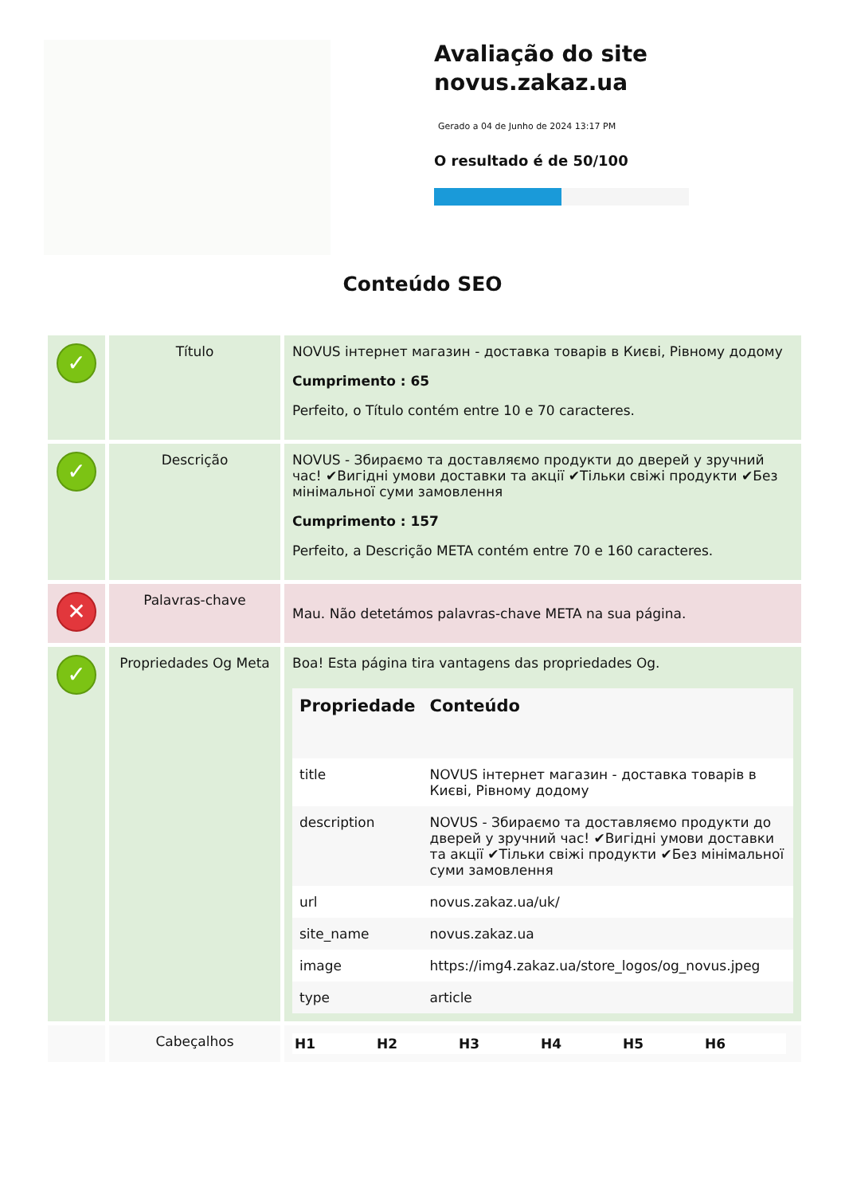Avaliação do site
novus.zakaz.ua
Gerado a 04 de Junho de 2024 13:17 PM
O resultado é de 50/100
Conteúdo SEO
| ✓ | Título | NOVUS інтернет магазин - доставка товарів в Києві, Рівному додому Cumprimento : 65 Perfeito, o Título contém entre 10 e 70 caracteres. |
| ✓ | Descrição | NOVUS - Збираємо та доставляємо продукти до дверей у зручний час! ✔Вигідні умови доставки та акції ✔Тільки свіжі продукти ✔Без мінімальної суми замовлення Cumprimento : 157 Perfeito, a Descrição META contém entre 70 e 160 caracteres. |
| ✕ | Palavras-chave | Mau. Não detetámos palavras-chave META na sua página. |
| ✓ | Propriedades Og Meta | Boa! Esta página tira vantagens das propriedades Og. / Propriedade / Conteúdo / / --- / --- / / title / NOVUS інтернет магазин - доставка товарів в Києві, Рівному додому / / description / NOVUS - Збираємо та доставляємо продукти до дверей у зручний час! ✔Вигідні умови доставки та акції ✔Тільки свіжі продукти ✔Без мінімальної суми замовлення / / url / novus.zakaz.ua/uk/ / / site_name / novus.zakaz.ua / / image / https://img4.zakaz.ua/store_logos/og_novus.jpeg / / type / article / |
| | Cabeçalhos | / H1 / H2 / H3 / H4 / H5 / H6 / / --- / --- / --- / --- / --- / --- / |